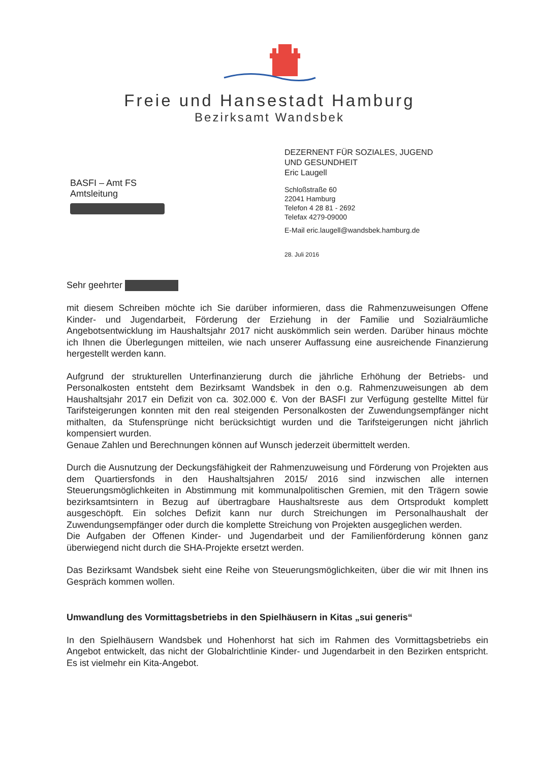Freie und Hansestadt Hamburg
Bezirksamt Wandsbek
BASFI – Amt FS
Amtsleitung
DEZERNENT FÜR SOZIALES, JUGEND
UND GESUNDHEIT
Eric Laugell
Schloßstraße 60
22041 Hamburg
Telefon 4 28 81 - 2692
Telefax 4279-09000
E-Mail eric.laugell@wandsbek.hamburg.de
28. Juli 2016
Sehr geehrter
mit diesem Schreiben möchte ich Sie darüber informieren, dass die Rahmenzuweisungen Offene Kinder- und Jugendarbeit, Förderung der Erziehung in der Familie und Sozialräumliche Angebotsentwicklung im Haushaltsjahr 2017 nicht auskömmlich sein werden. Darüber hinaus möchte ich Ihnen die Überlegungen mitteilen, wie nach unserer Auffassung eine ausreichende Finanzierung hergestellt werden kann.
Aufgrund der strukturellen Unterfinanzierung durch die jährliche Erhöhung der Betriebs- und Personalkosten entsteht dem Bezirksamt Wandsbek in den o.g. Rahmenzuweisungen ab dem Haushaltsjahr 2017 ein Defizit von ca. 302.000 €. Von der BASFI zur Verfügung gestellte Mittel für Tarifsteigerungen konnten mit den real steigenden Personalkosten der Zuwendungsempfänger nicht mithalten, da Stufensprünge nicht berücksichtigt wurden und die Tarifsteigerungen nicht jährlich kompensiert wurden.
Genaue Zahlen und Berechnungen können auf Wunsch jederzeit übermittelt werden.
Durch die Ausnutzung der Deckungsfähigkeit der Rahmenzuweisung und Förderung von Projekten aus dem Quartiersfonds in den Haushaltsjahren 2015/ 2016 sind inzwischen alle internen Steuerungsmöglichkeiten in Abstimmung mit kommunalpolitischen Gremien, mit den Trägern sowie bezirksamtsintern in Bezug auf übertragbare Haushaltsreste aus dem Ortsprodukt komplett ausgeschöpft. Ein solches Defizit kann nur durch Streichungen im Personalhaushalt der Zuwendungsempfänger oder durch die komplette Streichung von Projekten ausgeglichen werden.
Die Aufgaben der Offenen Kinder- und Jugendarbeit und der Familienförderung können ganz überwiegend nicht durch die SHA-Projekte ersetzt werden.
Das Bezirksamt Wandsbek sieht eine Reihe von Steuerungsmöglichkeiten, über die wir mit Ihnen ins Gespräch kommen wollen.
Umwandlung des Vormittagsbetriebs in den Spielhäusern in Kitas „sui generis“
In den Spielhäusern Wandsbek und Hohenhorst hat sich im Rahmen des Vormittagsbetriebs ein Angebot entwickelt, das nicht der Globalrichtlinie Kinder- und Jugendarbeit in den Bezirken entspricht. Es ist vielmehr ein Kita-Angebot.